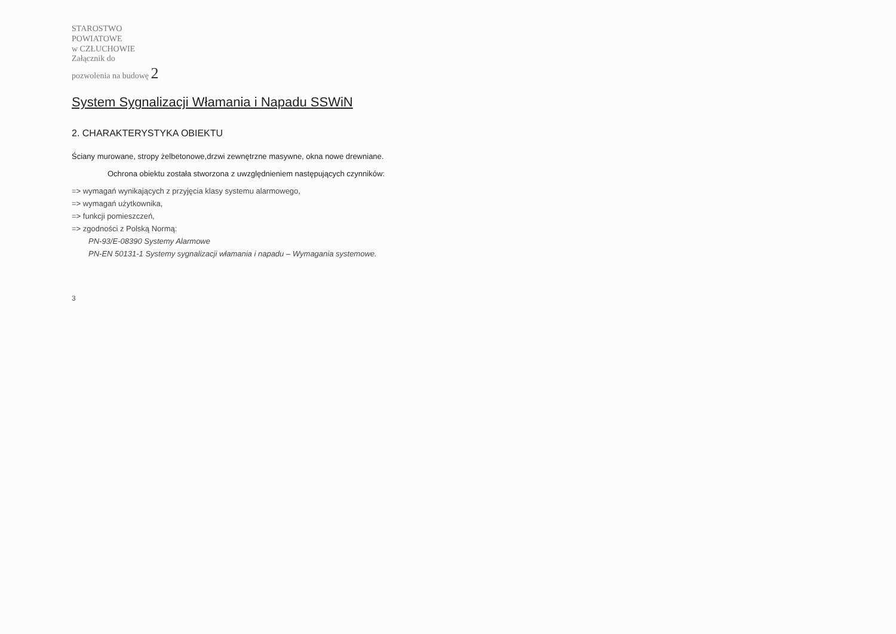STAROSTWO
POWIATOWE
w CZŁUCHOWIE
Załącznik do
pozwolenia na budowę 2
System Sygnalizacji Włamania i Napadu SSWiN
2. CHARAKTERYSTYKA OBIEKTU
Ściany murowane, stropy żelbetonowe,drzwi zewnętrzne masywne, okna nowe drewniane.
Ochrona obiektu została stworzona z uwzględnieniem następujących czynników:
=> wymagań wynikających z przyjęcia klasy systemu alarmowego,
=> wymagań użytkownika,
=> funkcji pomieszczeń,
=> zgodności z Polską Normą:
PN-93/E-08390 Systemy Alarmowe
PN-EN 50131-1 Systemy sygnalizacji włamania i napadu – Wymagania systemowe.
3